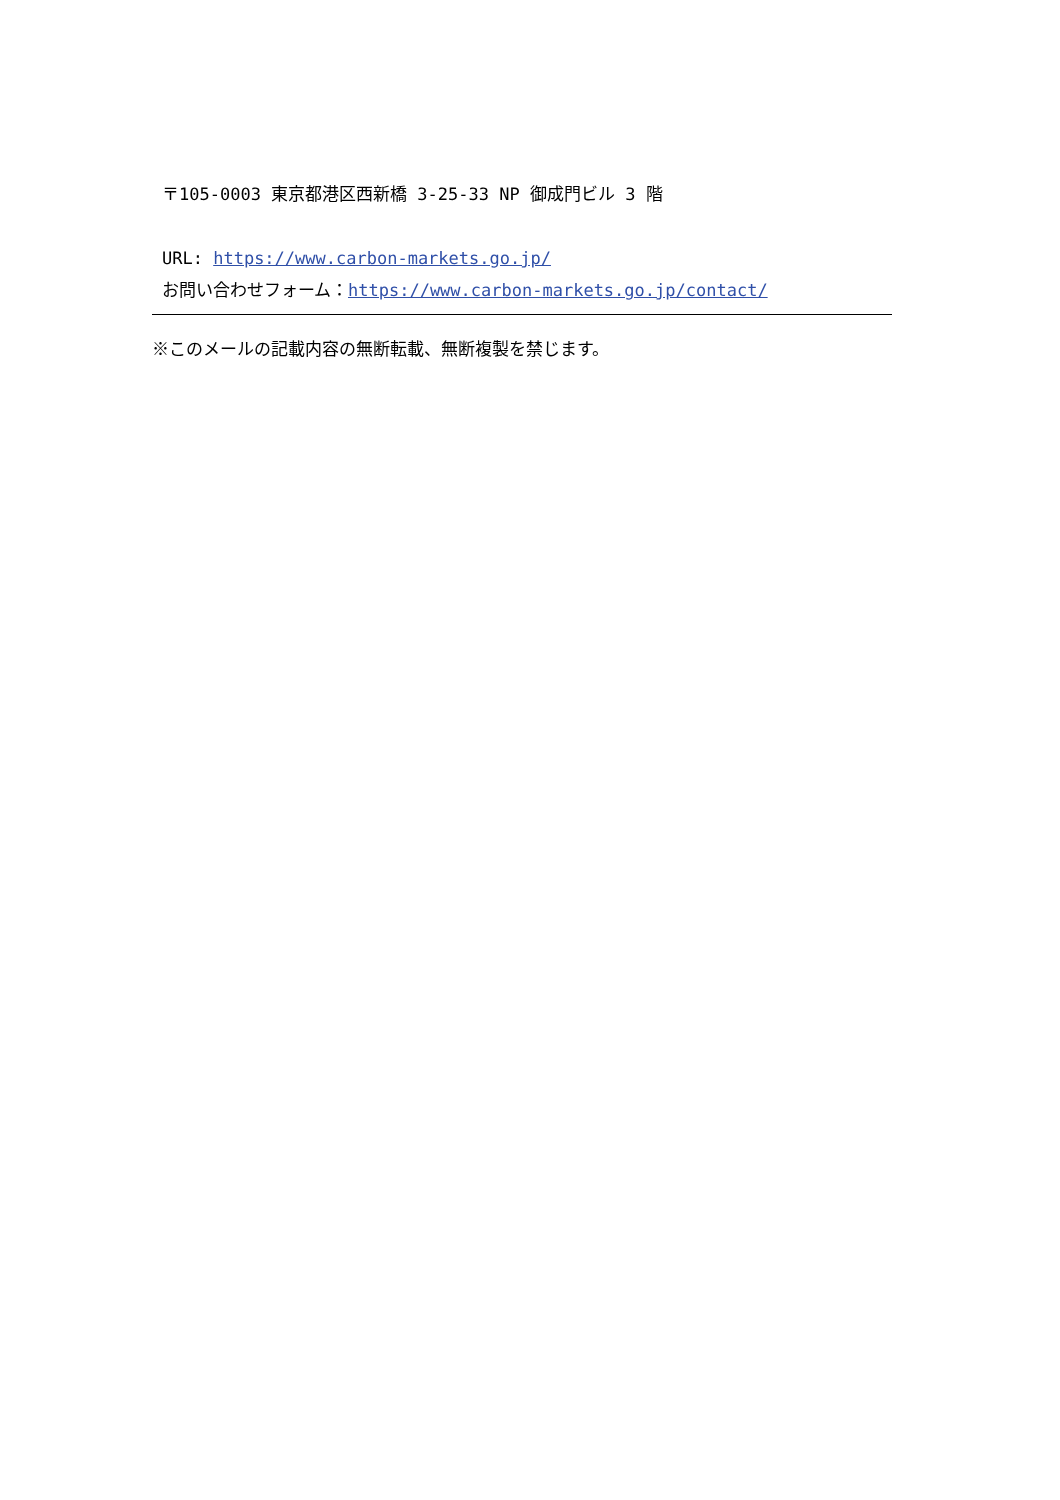〒105-0003 東京都港区西新橋 3-25-33 NP 御成門ビル 3 階
URL: https://www.carbon-markets.go.jp/
お問い合わせフォーム：https://www.carbon-markets.go.jp/contact/
※このメールの記載内容の無断転載、無断複製を禁じます。